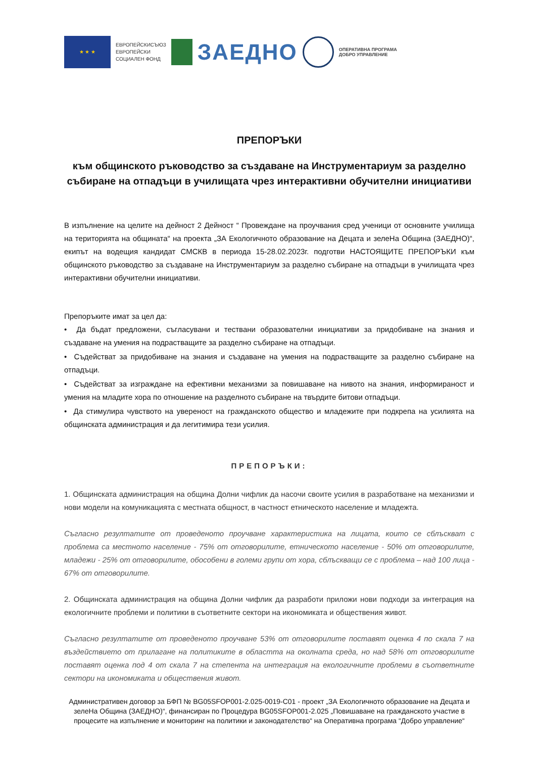★ ★ ★
ЕВРОПЕЙСКИСЪЮЗ
ЕВРОПЕЙСКИ
СОЦИАЛЕН ФОНД
ЗАЕДНО
ОПЕРАТИВНА ПРОГРАМА
ДОБРО УПРАВЛЕНИЕ
ПРЕПОРЪКИ
към общинското ръководство за създаване на Инструментариум за разделно събиране на отпадъци в училищата чрез интерактивни обучителни инициативи
В изпълнение на целите на дейност 2 Дейност “ Провеждане на проучвания сред ученици от основните училища на територията на общината“ на проекта „ЗА Екологичното образование на Децата и зелеНа Община (ЗАЕДНО)“, екипът на водещия кандидат СМСКВ в периода 15-28.02.2023г. подготви НАСТОЯЩИТЕ ПРЕПОРЪКИ към общинското ръководство за създаване на Инструментариум за разделно събиране на отпадъци в училищата чрез интерактивни обучителни инициативи.
Препоръките имат за цел да:
• Да бъдат предложени, съгласувани и тествани образователни инициативи за придобиване на знания и създаване на умения на подрастващите за разделно събиране на отпадъци.
• Съдействат за придобиване на знания и създаване на умения на подрастващите за разделно събиране на отпадъци.
• Съдействат за изграждане на ефективни механизми за повишаване на нивото на знания, информираност и умения на младите хора по отношение на разделното събиране на твърдите битови отпадъци.
• Да стимулира чувството на увереност на гражданското общество и младежите при подкрепа на усилията на общинската администрация и да легитимира тези усилия.
ПРЕПОРЪКИ:
1. Общинската администрация на община Долни чифлик да насочи своите усилия в разработване на механизми и нови модели на комуникацията с местната общност, в частност етническото население и младежта.
Съгласно резултатите от проведеното проучване характеристика на лицата, които се сблъскват с проблема са местното население - 75% от отговорилите, етническото население - 50% от отговорилите, младежи - 25% от отговорилите, обособени в големи групи от хора, сблъскващи се с проблема – над 100 лица - 67% от отговорилите.
2. Общинската администрация на община Долни чифлик да разработи приложи нови подходи за интеграция на екологичните проблеми и политики в съответните сектори на икономиката и обществения живот.
Съгласно резултатите от проведеното проучване 53% от отговорилите поставят оценка 4 по скала 7 на въздействието от прилагане на политиките в областта на околната среда, но над 58% от отговорилите поставят оценка под 4 от скала 7 на степента на интеграция на екологичните проблеми в съответните сектори на икономиката и обществения живот.
Административен договор за БФП № BG05SFOP001-2.025-0019-C01 - проект „ЗА Екологичното образование на Децата и зелеНа Община (ЗАЕДНО)“, финансиран по Процедура BG05SFOP001-2.025 „Повишаване на гражданското участие в процесите на изпълнение и мониторинг на политики и законодателство“ на Оперативна програма “Добро управление“